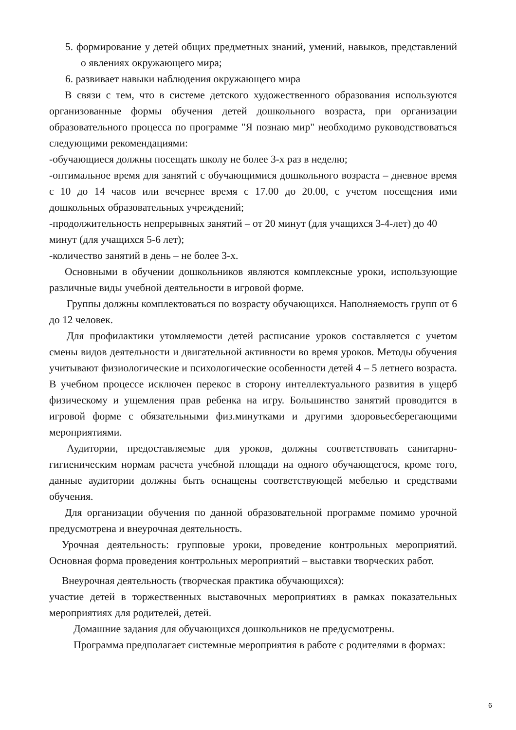5. формирование у детей общих предметных знаний, умений, навыков, представлений о явлениях окружающего мира;
6. развивает навыки наблюдения окружающего мира
В связи с тем, что в системе детского художественного образования используются организованные формы обучения детей дошкольного возраста, при организации образовательного процесса по программе "Я познаю мир" необходимо руководствоваться следующими рекомендациями:
-обучающиеся должны посещать школу не более 3-х раз в неделю;
-оптимальное время для занятий с обучающимися дошкольного возраста – дневное время с 10 до 14 часов или вечернее время с 17.00 до 20.00, с учетом посещения ими дошкольных образовательных учреждений;
-продолжительность непрерывных занятий – от 20 минут (для учащихся 3-4-лет) до 40 минут (для учащихся 5-6 лет);
-количество занятий в день – не более 3-х.
Основными в обучении дошкольников являются комплексные уроки, использующие различные виды учебной деятельности в игровой форме.
Группы должны комплектоваться по возрасту обучающихся. Наполняемость групп от 6 до 12 человек.
Для профилактики утомляемости детей расписание уроков составляется с учетом смены видов деятельности и двигательной активности во время уроков. Методы обучения учитывают физиологические и психологические особенности детей 4 – 5 летнего возраста. В учебном процессе исключен перекос в сторону интеллектуального развития в ущерб физическому и ущемления прав ребенка на игру. Большинство занятий проводится в игровой форме с обязательными физ.минутками и другими здоровьесберегающими мероприятиями.
Аудитории, предоставляемые для уроков, должны соответствовать санитарно-гигиеническим нормам расчета учебной площади на одного обучающегося, кроме того, данные аудитории должны быть оснащены соответствующей мебелью и средствами обучения.
Для организации обучения по данной образовательной программе помимо урочной предусмотрена и внеурочная деятельность.
Урочная деятельность: групповые уроки, проведение контрольных мероприятий. Основная форма проведения контрольных мероприятий – выставки творческих работ.
Внеурочная деятельность (творческая практика обучающихся):
участие детей в торжественных выставочных мероприятиях в рамках показательных мероприятиях для родителей, детей.
Домашние задания для обучающихся дошкольников не предусмотрены.
Программа предполагает системные мероприятия в работе с родителями в формах:
6